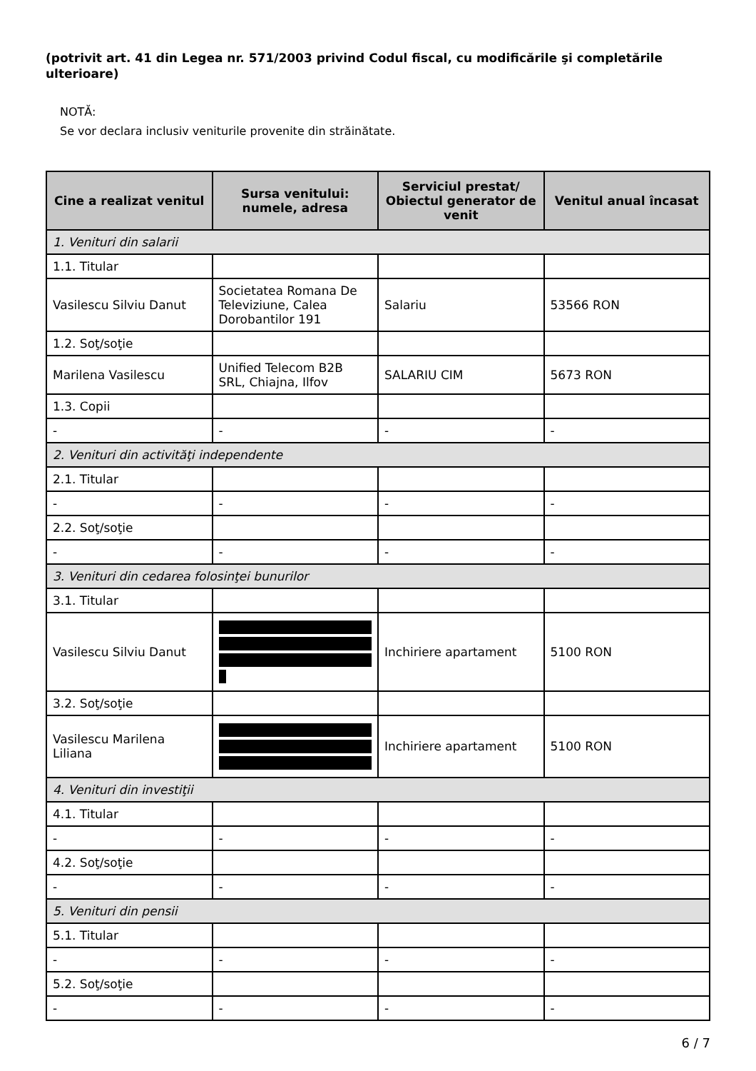(potrivit art. 41 din Legea nr. 571/2003 privind Codul fiscal, cu modificările şi completările ulterioare)
NOTĂ:
Se vor declara inclusiv veniturile provenite din străinătate.
| Cine a realizat venitul | Sursa venitului: numele, adresa | Serviciul prestat/ Obiectul generator de venit | Venitul anual încasat |
| --- | --- | --- | --- |
| 1. Venituri din salarii | | | |
| 1.1. Titular | | | |
| Vasilescu Silviu Danut | Societatea Romana De Televiziune, Calea Dorobantilor 191 | Salariu | 53566 RON |
| 1.2. Soţ/soţie | | | |
| Marilena Vasilescu | Unified Telecom B2B SRL, Chiajna, Ilfov | SALARIU CIM | 5673 RON |
| 1.3. Copii | | | |
| - | - | - | - |
| 2. Venituri din activităţi independente | | | |
| 2.1. Titular | | | |
| - | - | - | - |
| 2.2. Soţ/soţie | | | |
| - | - | - | - |
| 3. Venituri din cedarea folosinţei bunurilor | | | |
| 3.1. Titular | | | |
| Vasilescu Silviu Danut | | Inchiriere apartament | 5100 RON |
| 3.2. Soţ/soţie | | | |
| Vasilescu Marilena Liliana | | Inchiriere apartament | 5100 RON |
| 4. Venituri din investiţii | | | |
| 4.1. Titular | | | |
| - | - | - | - |
| 4.2. Soţ/soţie | | | |
| - | - | - | - |
| 5. Venituri din pensii | | | |
| 5.1. Titular | | | |
| - | - | - | - |
| 5.2. Soţ/soţie | | | |
| - | - | - | - |
6 / 7